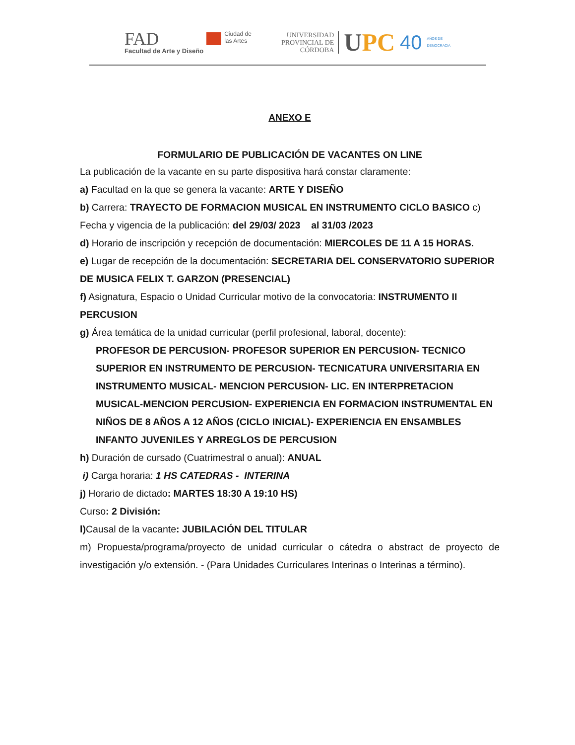FAD
Facultad de Arte y Diseño
Ciudad de
las Artes
UNIVERSIDAD
PROVINCIAL DE
CÓRDOBA
UPC
40
AÑOS DE
DEMOCRACIA
ANEXO E
FORMULARIO DE PUBLICACIÓN DE VACANTES ON LINE
La publicación de la vacante en su parte dispositiva hará constar claramente:
a) Facultad en la que se genera la vacante: ARTE Y DISEÑO
b) Carrera: TRAYECTO DE FORMACION MUSICAL EN INSTRUMENTO CICLO BASICO c) Fecha y vigencia de la publicación: del 29/03/ 2023 al 31/03 /2023
d) Horario de inscripción y recepción de documentación: MIERCOLES DE 11 A 15 HORAS.
e) Lugar de recepción de la documentación: SECRETARIA DEL CONSERVATORIO SUPERIOR DE MUSICA FELIX T. GARZON (PRESENCIAL)
f) Asignatura, Espacio o Unidad Curricular motivo de la convocatoria: INSTRUMENTO II PERCUSION
g) Área temática de la unidad curricular (perfil profesional, laboral, docente):
PROFESOR DE PERCUSION- PROFESOR SUPERIOR EN PERCUSION- TECNICO SUPERIOR EN INSTRUMENTO DE PERCUSION- TECNICATURA UNIVERSITARIA EN INSTRUMENTO MUSICAL- MENCION PERCUSION- LIC. EN INTERPRETACION MUSICAL-MENCION PERCUSION- EXPERIENCIA EN FORMACION INSTRUMENTAL EN NIÑOS DE 8 AÑOS A 12 AÑOS (CICLO INICIAL)- EXPERIENCIA EN ENSAMBLES INFANTO JUVENILES Y ARREGLOS DE PERCUSION
h) Duración de cursado (Cuatrimestral o anual): ANUAL
i) Carga horaria: 1 HS CATEDRAS - INTERINA
j) Horario de dictado: MARTES 18:30 A 19:10 HS)
Curso: 2 División:
l) Causal de la vacante: JUBILACIÓN DEL TITULAR
m) Propuesta/programa/proyecto de unidad curricular o cátedra o abstract de proyecto de investigación y/o extensión. - (Para Unidades Curriculares Interinas o Interinas a término).